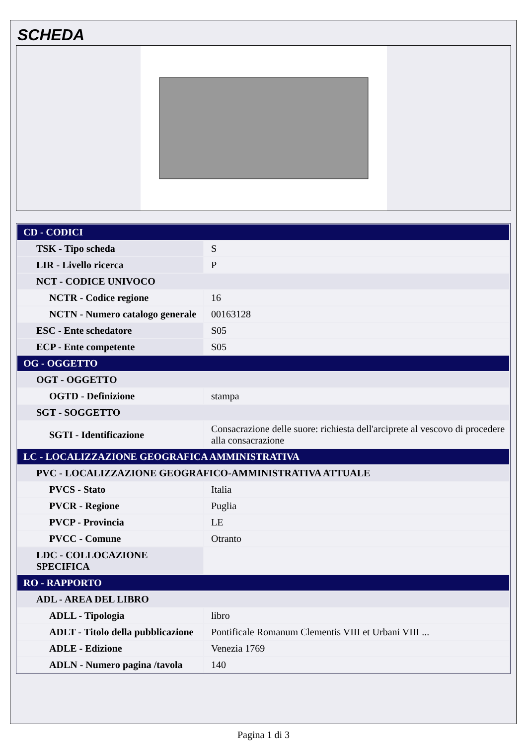SCHEDA
| CD - CODICI | |
| TSK - Tipo scheda | S |
| LIR - Livello ricerca | P |
| NCT - CODICE UNIVOCO | |
| NCTR - Codice regione | 16 |
| NCTN - Numero catalogo generale | 00163128 |
| ESC - Ente schedatore | S05 |
| ECP - Ente competente | S05 |
| OG - OGGETTO | |
| OGT - OGGETTO | |
| OGTD - Definizione | stampa |
| SGT - SOGGETTO | |
| SGTI - Identificazione | Consacrazione delle suore: richiesta dell'arciprete al vescovo di procedere alla consacrazione |
| LC - LOCALIZZAZIONE GEOGRAFICA AMMINISTRATIVA | |
| PVC - LOCALIZZAZIONE GEOGRAFICO-AMMINISTRATIVA ATTUALE | |
| PVCS - Stato | Italia |
| PVCR - Regione | Puglia |
| PVCP - Provincia | LE |
| PVCC - Comune | Otranto |
| LDC - COLLOCAZIONE SPECIFICA | |
| RO - RAPPORTO | |
| ADL - AREA DEL LIBRO | |
| ADLL - Tipologia | libro |
| ADLT - Titolo della pubblicazione | Pontificale Romanum Clementis VIII et Urbani VIII ... |
| ADLE - Edizione | Venezia 1769 |
| ADLN - Numero pagina /tavola | 140 |
Pagina 1 di 3